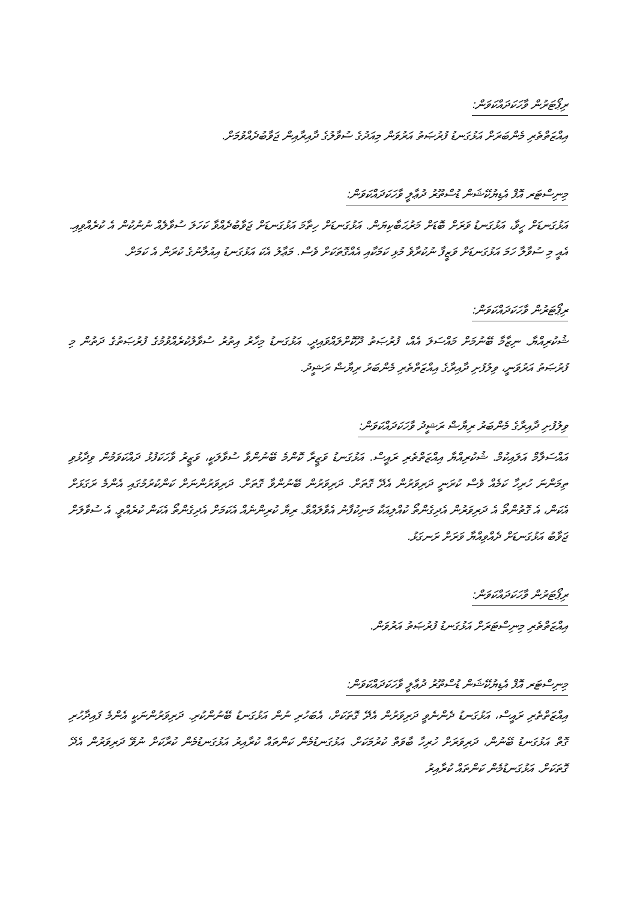ރިޕޯޓަރުން ވާހަކަދައްކަވަން:
އިއްޒަތްތެރި މެންބަރަށް އަޅުގަނޑު ފުރުޞަތު އަރުވަން މިއަދުގެ ސުވާލުގެ ދާއިރާއިން ޖަވާބުދެއްވުމަށް.
މިނިސްޓަރ އޮފް އެޑިޔުކޭޝަން ޑުސްތޫރު ދުޢާލީ ވާހަކަދައްކަވަން:
އަޅުގަނޑަށް ހީވާ، އަޅުގަނޑު ވަރަށް ބޮޑަށް މަރުޙަބާކިޔަން. އަޅުގަނޑަށް ހިތާމަ އަޅުގަނޑަށް ޖަވާބުދެއްވާ ކަހަލަ ސުވާލެއް ނުނުކުން އެ ކުރެއްވިއި. އެއީ މި ސުވާލާ ހަމަ އަޅުގަނޑަށް ވަޒީފާ ނުކުރާވެ މުޅި ކަމަކާއި އެއްގޮތަކަށް ވެސް. މަޢާލު އެކަ އަޅުގަނޑު އިއުލާނުގެ ކުރަން އެ ކަމަށް.
ރިޕޯޓަރުން ވާހަކަދައްކަވަން:
ޝުކުރިއްޔާ. ނިޒާމާ ބޭނުމަށް މައްސަލަ އެއް، ފުރުޞަތު ދޫކޮށްލައްވައިދީ. އަޅުގަނޑު މިހާރު އިތުރު ސުވާލުކުރެއްވުމުގެ ފުރުޞަތުގެ ދަތުން މި ފުރުޞަތު އަރުވަނީ، ވިލުފުށި ދާއިރާގެ އިއްޒަތްތެރި މެންބަރު ރިޔާޟް ރަޝީދު.
ވިލުފުށި ދާއިރާގެ މެންބަރު ރިޔާޟް ރަޝީދު ވާހަކަދައްކަވަން:
އައްސަލާމް އަލައިކުމް. ޝުކުރިއްޔާ އިއްޒަތްތެރި ރައީސް. އަޅުގަނޑު ވަޒީރާ ކޮންމެ ބޭނުންވާ ސުވާލަކީ، ވަޒީރު ވާހަކަފުޅު ދައްކަވަމުން ވިދާޅުވި ތިމަންނަ ހުރިހާ ކަމެއް ވެސް ކުރަނީ ދަރިވަރުން އެދޭ ގޮތަށް. ދަރިވަރުން ބޭނުންވާ ގޮތަށް. ދަރިވަރުންނަށް ކަންކުރުމުގައި އެންމެ ރަގަޅަށް އެކަން، އެ ގޮތުންތޯ އެ ދަރިވަރުން އެދިގެންތޯ ކުއްލިއަކާ މަނިކުފާނު އެވާލައްވާ. ރިޔާ ކުރިންނެއް އެކަމަށް އެދިގެންތޯ އެކަން ކުރެއްވީ. އެ ސުވާލަށް ޖަވާބު އަޅުގަނޑަށް ދެއްވިއްޔާ ވަރަށް ރަނގަޅު.
ރިޕޯޓަރުން ވާހަކަދައްކަވަން:
އިއްޒަތްތެރި މިނިސްޓަރަށް އަޅުގަނޑު ފުރުޞަތު އަރުވަން.
މިނިސްޓަރ އޮފް އެޑިޔުކޭޝަން ޑުސްތޫރު ދުޢާލީ ވާހަކަދައްކަވަން:
އިއްޒަތްތެރި ރައީސް، އަޅުގަނޑު ދެންނެވީ ދަރިވަރުން އެދޭ ގޮތަކަށް، އެބަހުރި ނުން އަޅުގަނޑު ބޭނުންކުރި. ދަރިވަރުންނަކީ އެންމެ ފައިދާހުރި ގޮތް އަޅުގަނޑު ބޭނުން، ދަރިވަރަށް ހުރިހާ ބާވަތް ކުރުމަކަށް. އަޅުގަނޑުމެން ކަންތައް ކުރާއިރު އަޅުގަނޑުމެން ކުރާކަށް ނުވޭ ދަރިވަރުން އެދޭ ގޮތަކަށް. އަޅުގަނޑުމެން ކަންތައް ކުރާއިރު